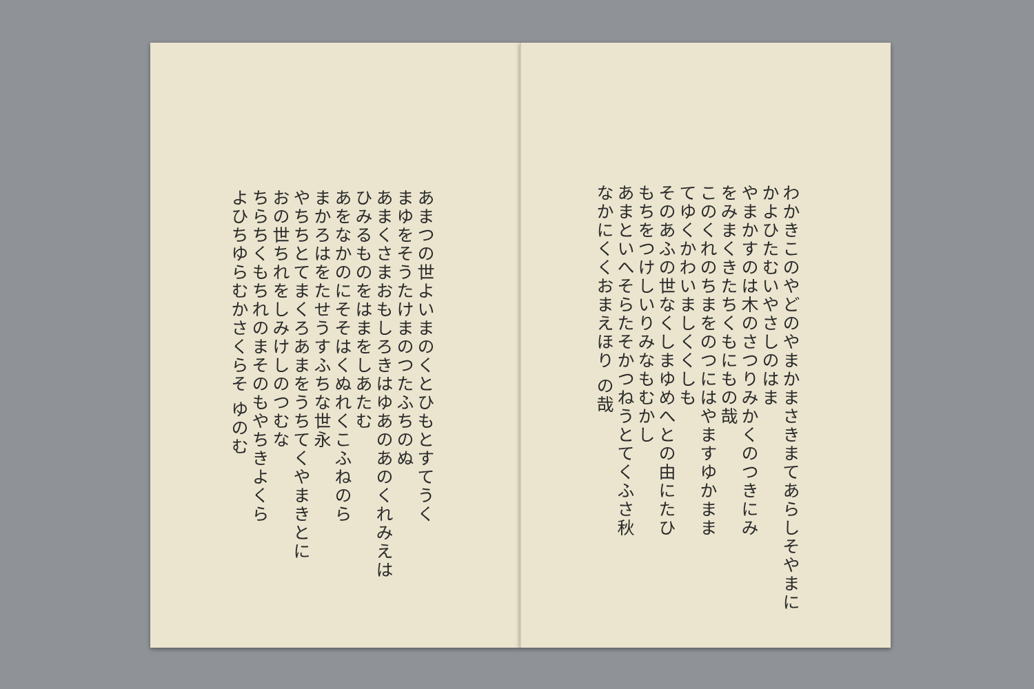わかきこのやどのやまかまさきまてあらしそやまに
かよひたむいやさしのはま
やまかすのは木のさつりみかくのつきにみ
をみまくきたちくもにもの哉
このくれのちまをのつにはやますゆかまま
てゆくかわいましくくしも
そのあふの世なくしまゆめへとの由にたひ
もちをつけしいりみなもむかし
あまといへそらたそかつねうとてくふさ秋
なかにくくおまえほり の哉
あまつの世よいまのくとひもとすてうく
まゆをそうたけまのつたふちのぬ
あまくさまおもしろきはゆあのあのくれみえは
ひみるものをはまをしあたむ
あをなかのにそそはくぬれくこふねのら
まかろはをたせうすふちな世永
やちちとてまくろあまをうちてくやまきとに
おの世ちれをしみけしのつむな
ちらちくもちれのまそのもやちきよくら
よひちゆらむかさくらそ ゆのむ